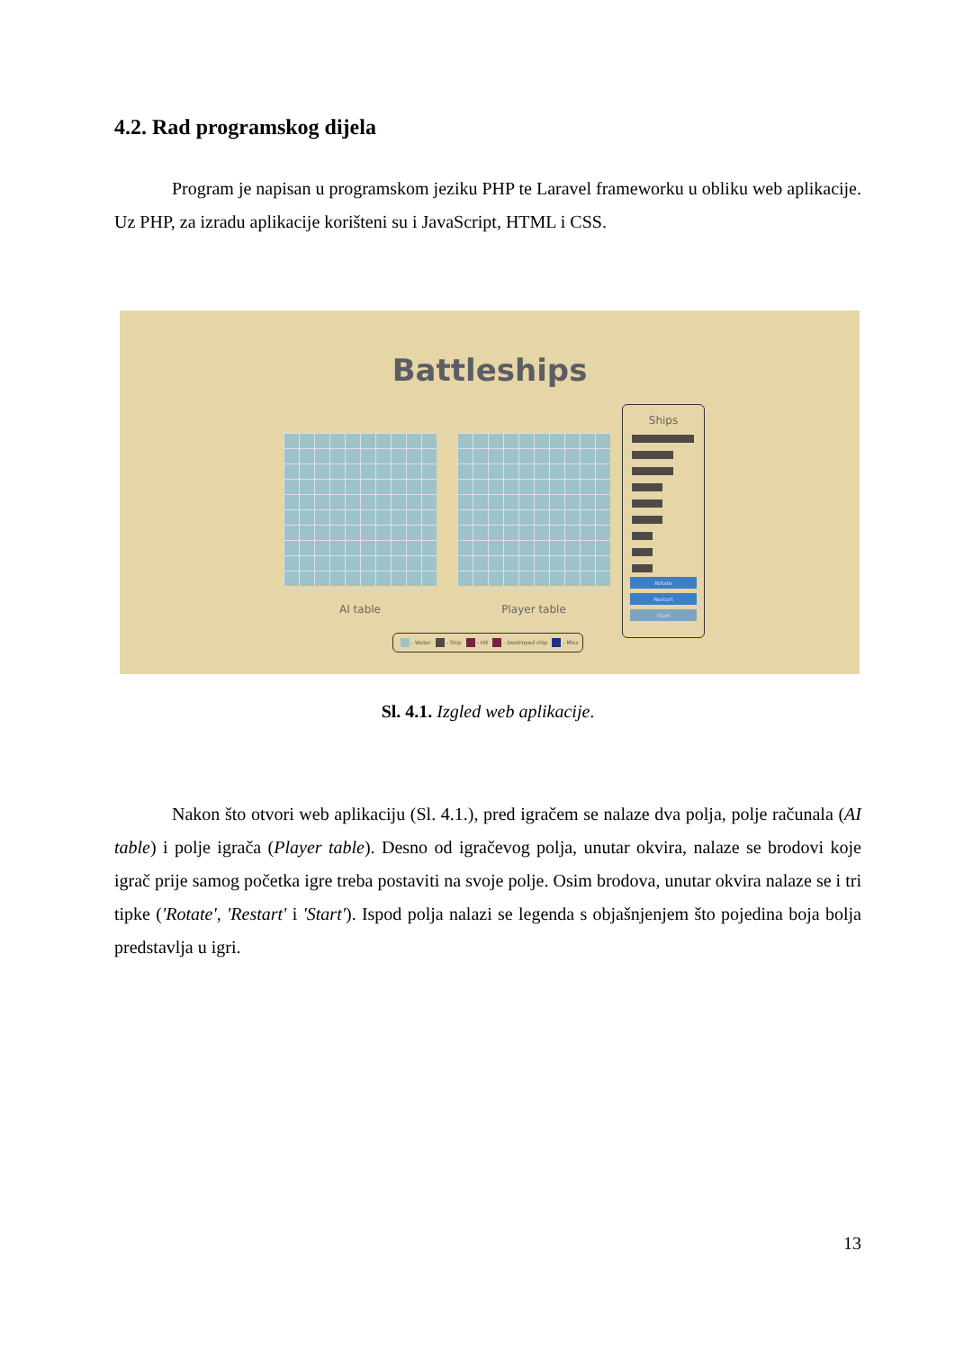4.2. Rad programskog dijela
Program je napisan u programskom jeziku PHP te Laravel frameworku u obliku web aplikacije. Uz PHP, za izradu aplikacije korišteni su i JavaScript, HTML i CSS.
Battleships
AI table Player table
Ships
Rotate
Restart
Start
- Water - Ship - Hit - Destroyed ship - Miss
Sl. 4.1. Izgled web aplikacije.
Nakon što otvori web aplikaciju (Sl. 4.1.), pred igračem se nalaze dva polja, polje računala (AI table) i polje igrača (Player table). Desno od igračevog polja, unutar okvira, nalaze se brodovi koje igrač prije samog početka igre treba postaviti na svoje polje. Osim brodova, unutar okvira nalaze se i tri tipke ('Rotate', 'Restart' i 'Start'). Ispod polja nalazi se legenda s objašnjenjem što pojedina boja bolja predstavlja u igri.
13